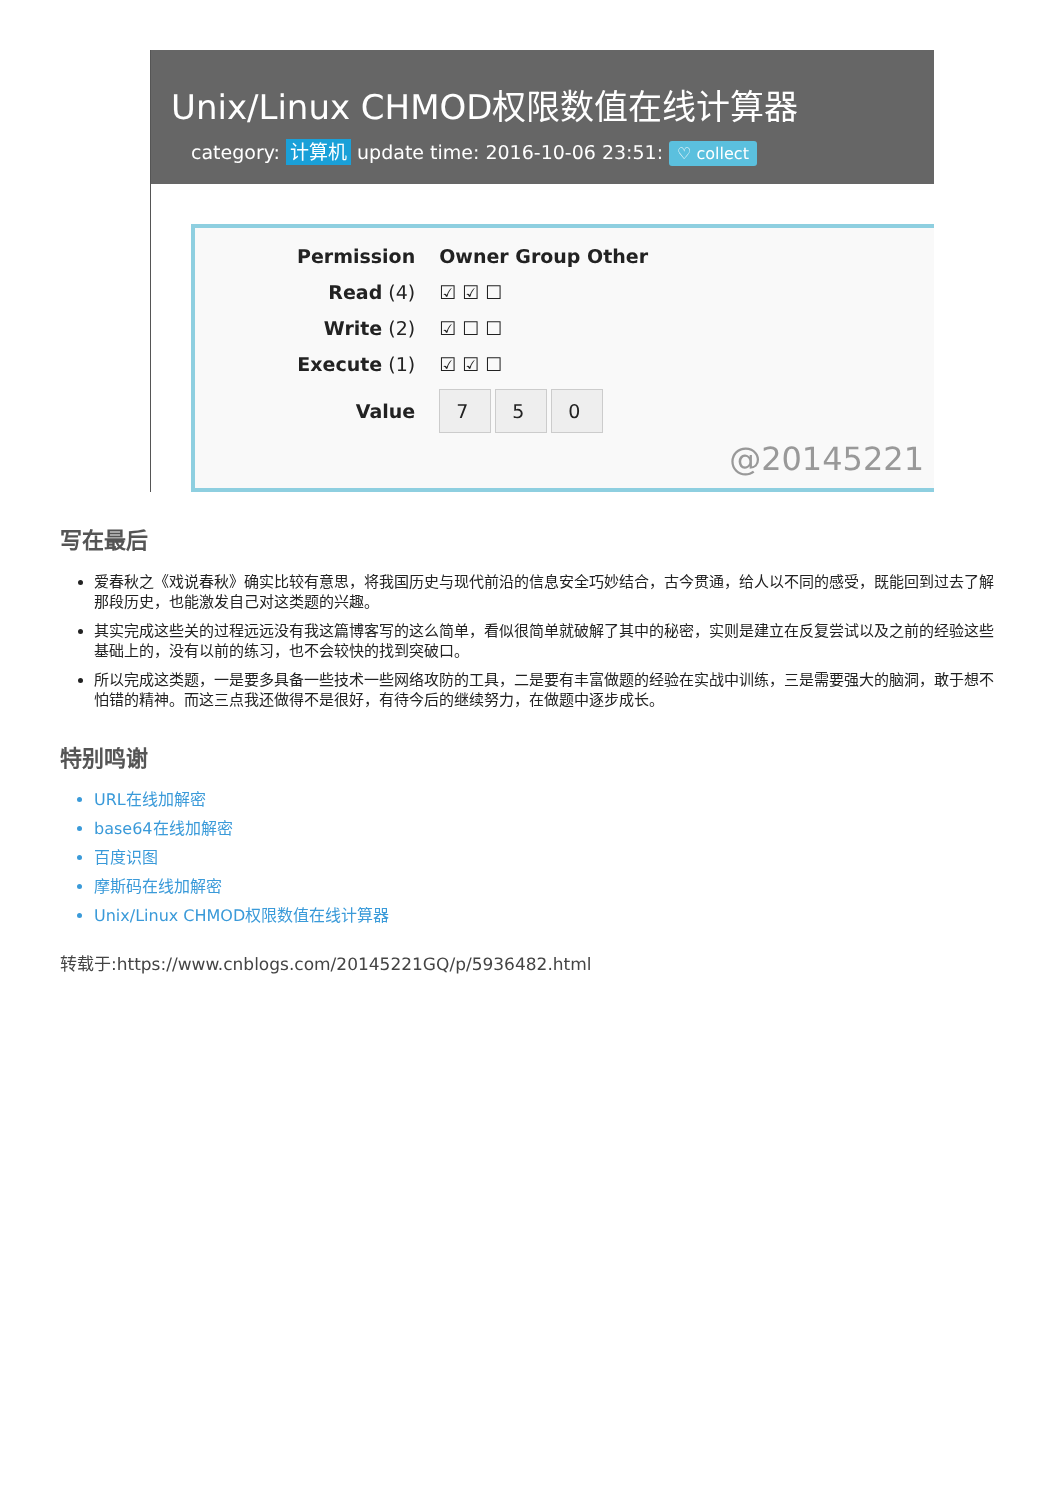Unix/Linux CHMOD权限数值在线计算器
category: 计算机 update time: 2016-10-06 23:51: ♡ collect
| Permission | Owner Group Other |
| --- | --- |
| Read (4) | ☑ ☑ ☐ |
| Write (2) | ☑ ☐ ☐ |
| Execute (1) | ☑ ☑ ☐ |
| Value | 7 5 0 |
@20145221
写在最后
爱春秋之《戏说春秋》确实比较有意思，将我国历史与现代前沿的信息安全巧妙结合，古今贯通，给人以不同的感受，既能回到过去了解那段历史，也能激发自己对这类题的兴趣。
其实完成这些关的过程远远没有我这篇博客写的这么简单，看似很简单就破解了其中的秘密，实则是建立在反复尝试以及之前的经验这些基础上的，没有以前的练习，也不会较快的找到突破口。
所以完成这类题，一是要多具备一些技术一些网络攻防的工具，二是要有丰富做题的经验在实战中训练，三是需要强大的脑洞，敢于想不怕错的精神。而这三点我还做得不是很好，有待今后的继续努力，在做题中逐步成长。
特别鸣谢
URL在线加解密
base64在线加解密
百度识图
摩斯码在线加解密
Unix/Linux CHMOD权限数值在线计算器
转载于:https://www.cnblogs.com/20145221GQ/p/5936482.html